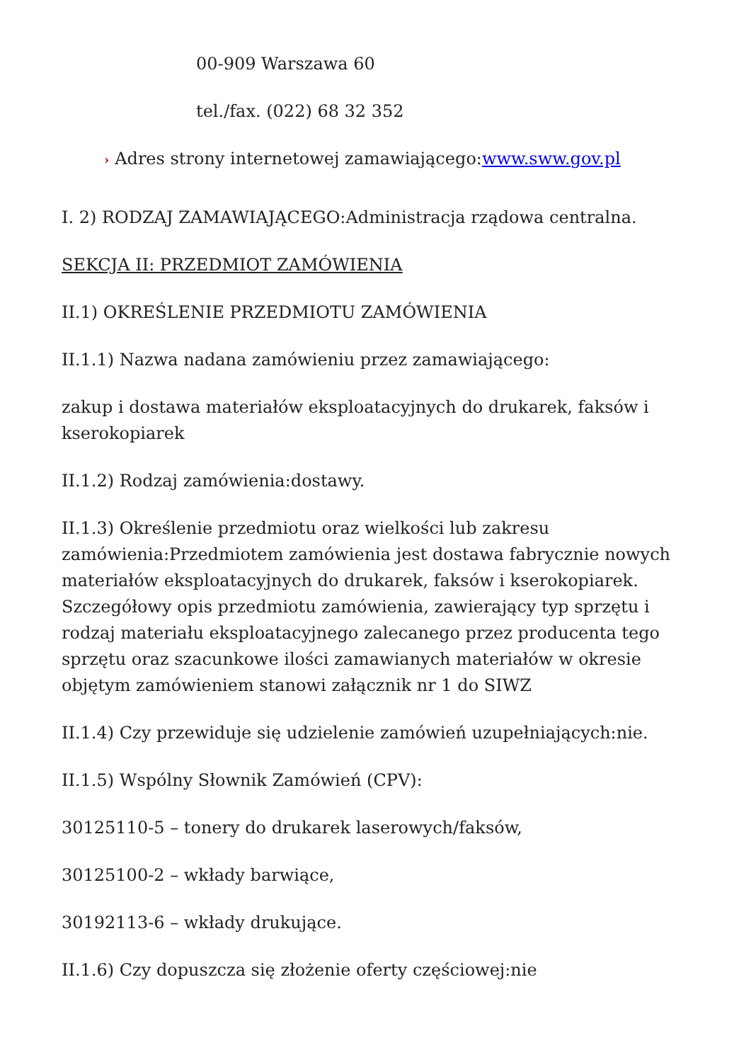00-909 Warszawa 60
tel./fax. (022) 68 32 352
› Adres strony internetowej zamawiającego:www.sww.gov.pl
I. 2) RODZAJ ZAMAWIAJĄCEGO:Administracja rządowa centralna.
SEKCJA II: PRZEDMIOT ZAMÓWIENIA
II.1) OKREŚLENIE PRZEDMIOTU ZAMÓWIENIA
II.1.1) Nazwa nadana zamówieniu przez zamawiającego:
zakup i dostawa materiałów eksploatacyjnych do drukarek, faksów i kserokopiarek
II.1.2) Rodzaj zamówienia:dostawy.
II.1.3) Określenie przedmiotu oraz wielkości lub zakresu zamówienia:Przedmiotem zamówienia jest dostawa fabrycznie nowych materiałów eksploatacyjnych do drukarek, faksów i kserokopiarek. Szczegółowy opis przedmiotu zamówienia, zawierający typ sprzętu i rodzaj materiału eksploatacyjnego zalecanego przez producenta tego sprzętu oraz szacunkowe ilości zamawianych materiałów w okresie objętym zamówieniem stanowi załącznik nr 1 do SIWZ
II.1.4) Czy przewiduje się udzielenie zamówień uzupełniających:nie.
II.1.5) Wspólny Słownik Zamówień (CPV):
30125110-5 – tonery do drukarek laserowych/faksów,
30125100-2 – wkłady barwiące,
30192113-6 – wkłady drukujące.
II.1.6) Czy dopuszcza się złożenie oferty częściowej:nie